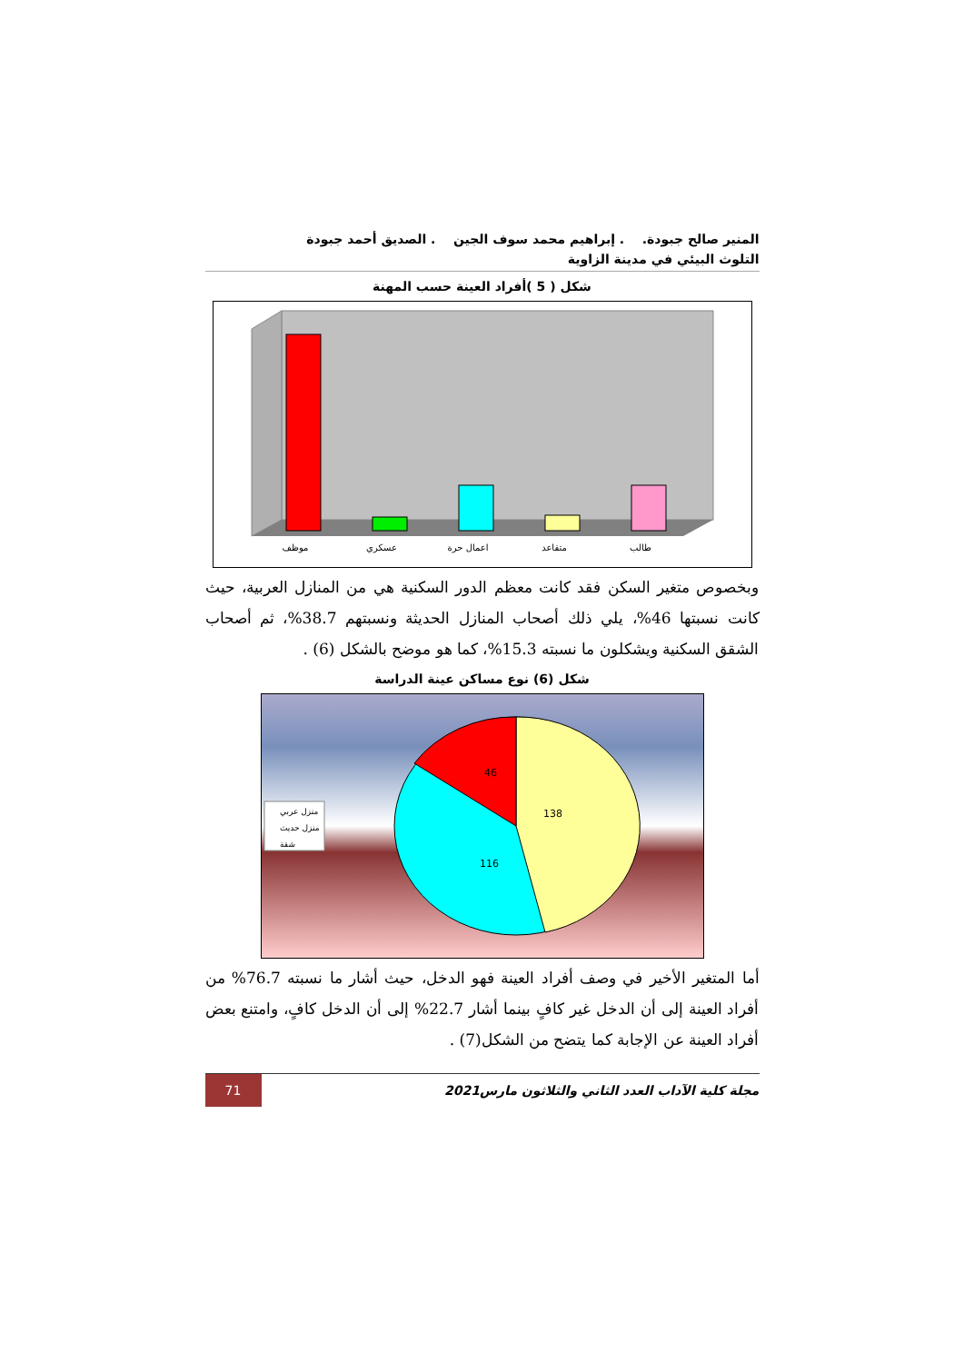المنير صالح جبودة. . إبراهيم محمد سوف الجين . الصديق أحمد جبودة
التلوث البيئي في مدينة الزاوية
شكل ( 5 )أفراد العينة حسب المهنة
موظف
عسكري
اعمال حرة
متقاعد
طالب
وبخصوص متغير السكن فقد كانت معظم الدور السكنية هي من المنازل العربية، حيث كانت نسبتها 46%، يلي ذلك أصحاب المنازل الحديثة ونسبتهم 38.7%، ثم أصحاب الشقق السكنية ويشكلون ما نسبته 15.3%، كما هو موضح بالشكل (6) .
شكل (6) نوع مساكن عينة الدراسة
138
116
46
منزل عربي
منزل حديث
شقة
أما المتغير الأخير في وصف أفراد العينة فهو الدخل، حيث أشار ما نسبته 76.7% من أفراد العينة إلى أن الدخل غير كافٍ بينما أشار 22.7% إلى أن الدخل كافٍ، وامتنع بعض أفراد العينة عن الإجابة كما يتضح من الشكل(7) .
مجلة كلية الآداب العدد الثاني والثلاثون مارس2021 71